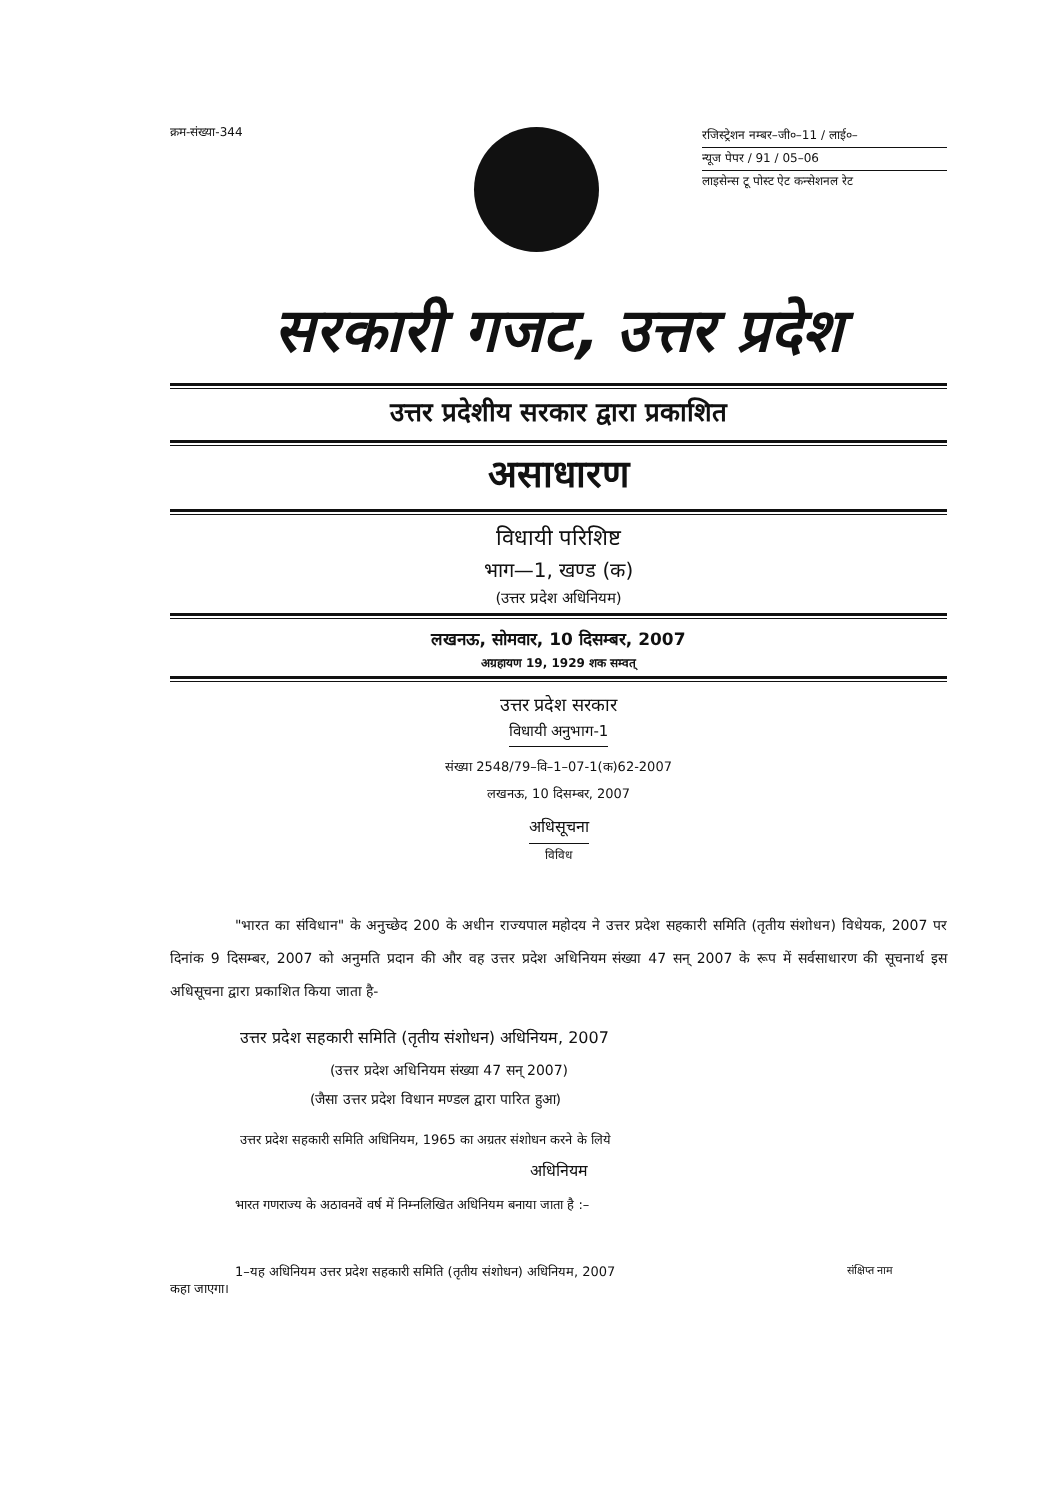क्रम-संख्या-344
रजिस्ट्रेशन नम्बर–जी०–11 / लाई०–
न्यूज पेपर / 91 / 05–06
लाइसेन्स टू पोस्ट ऐट कन्सेशनल रेट
सरकारी गजट, उत्तर प्रदेश
उत्तर प्रदेशीय सरकार द्वारा प्रकाशित
असाधारण
विधायी परिशिष्ट
भाग—1, खण्ड (क)
(उत्तर प्रदेश अधिनियम)
लखनऊ, सोमवार, 10 दिसम्बर, 2007
अग्रहायण 19, 1929 शक सम्वत्
उत्तर प्रदेश सरकार
विधायी अनुभाग-1
संख्या 2548/79–वि–1–07-1(क)62-2007
लखनऊ, 10 दिसम्बर, 2007
अधिसूचना
विविध
"भारत का संविधान" के अनुच्छेद 200 के अधीन राज्यपाल महोदय ने उत्तर प्रदेश सहकारी समिति (तृतीय संशोधन) विधेयक, 2007 पर दिनांक 9 दिसम्बर, 2007 को अनुमति प्रदान की और वह उत्तर प्रदेश अधिनियम संख्या 47 सन् 2007 के रूप में सर्वसाधारण की सूचनार्थ इस अधिसूचना द्वारा प्रकाशित किया जाता है-
उत्तर प्रदेश सहकारी समिति (तृतीय संशोधन) अधिनियम, 2007
(उत्तर प्रदेश अधिनियम संख्या 47 सन् 2007)
(जैसा उत्तर प्रदेश विधान मण्डल द्वारा पारित हुआ)
उत्तर प्रदेश सहकारी समिति अधिनियम, 1965 का अग्रतर संशोधन करने के लिये
अधिनियम
भारत गणराज्य के अठावनवें वर्ष में निम्नलिखित अधिनियम बनाया जाता है :–
1–यह अधिनियम उत्तर प्रदेश सहकारी समिति (तृतीय संशोधन) अधिनियम, 2007
कहा जाएगा।
संक्षिप्त नाम